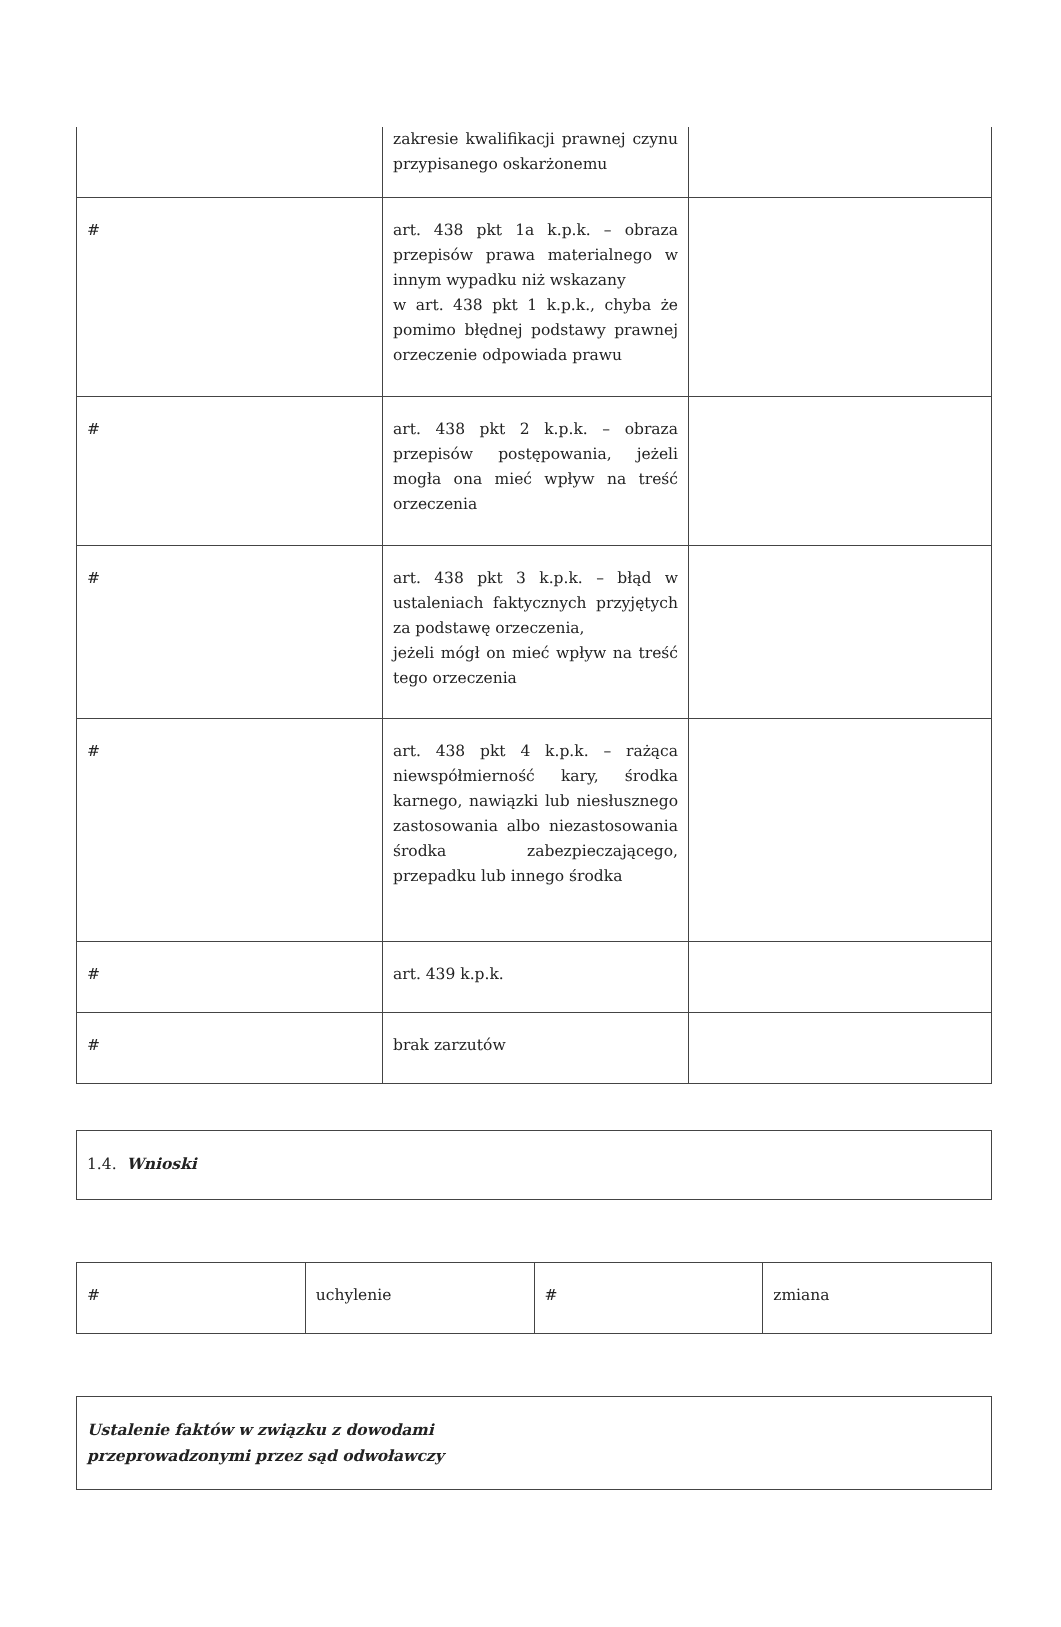| | zakresie kwalifikacji prawnej czynu przypisanego oskarżonemu | |
| # | art. 438 pkt 1a k.p.k. – obraza przepisów prawa materialnego w innym wypadku niż wskazany w art. 438 pkt 1 k.p.k., chyba że pomimo błędnej podstawy prawnej orzeczenie odpowiada prawu | |
| # | art. 438 pkt 2 k.p.k. – obraza przepisów postępowania, jeżeli mogła ona mieć wpływ na treść orzeczenia | |
| # | art. 438 pkt 3 k.p.k. – błąd w ustaleniach faktycznych przyjętych za podstawę orzeczenia, jeżeli mógł on mieć wpływ na treść tego orzeczenia | |
| # | art. 438 pkt 4 k.p.k. – rażąca niewspółmierność kary, środka karnego, nawiązki lub niesłusznego zastosowania albo niezastosowania środka zabezpieczającego, przepadku lub innego środka | |
| # | art. 439 k.p.k. | |
| # | brak zarzutów | |
| 1.4. Wnioski |
| # | uchylenie | # | zmiana |
| Ustalenie faktów w związku z dowodami przeprowadzonymi przez sąd odwoławczy |